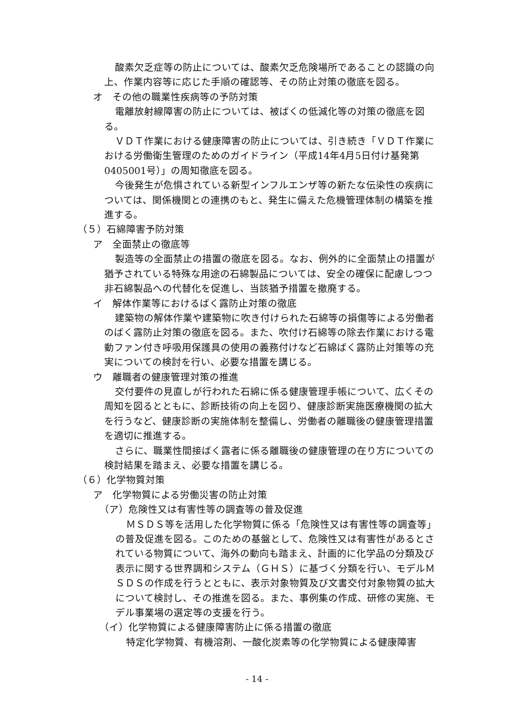酸素欠乏症等の防止については、酸素欠乏危険場所であることの認識の向上、作業内容等に応じた手順の確認等、その防止対策の徹底を図る。
オ　その他の職業性疾病等の予防対策
電離放射線障害の防止については、被ばくの低減化等の対策の徹底を図る。
ＶＤＴ作業における健康障害の防止については、引き続き「ＶＤＴ作業における労働衛生管理のためのガイドライン（平成14年4月5日付け基発第0405001号）」の周知徹底を図る。
今後発生が危惧されている新型インフルエンザ等の新たな伝染性の疾病については、関係機関との連携のもと、発生に備えた危機管理体制の構築を推進する。
（５）石綿障害予防対策
ア　全面禁止の徹底等
製造等の全面禁止の措置の徹底を図る。なお、例外的に全面禁止の措置が猶予されている特殊な用途の石綿製品については、安全の確保に配慮しつつ非石綿製品への代替化を促進し、当該猶予措置を撤廃する。
イ　解体作業等におけるばく露防止対策の徹底
建築物の解体作業や建築物に吹き付けられた石綿等の損傷等による労働者のばく露防止対策の徹底を図る。また、吹付け石綿等の除去作業における電動ファン付き呼吸用保護具の使用の義務付けなど石綿ばく露防止対策等の充実についての検討を行い、必要な措置を講じる。
ウ　離職者の健康管理対策の推進
交付要件の見直しが行われた石綿に係る健康管理手帳について、広くその周知を図るとともに、診断技術の向上を図り、健康診断実施医療機関の拡大を行うなど、健康診断の実施体制を整備し、労働者の離職後の健康管理措置を適切に推進する。
さらに、職業性間接ばく露者に係る離職後の健康管理の在り方についての検討結果を踏まえ、必要な措置を講じる。
（６）化学物質対策
ア　化学物質による労働災害の防止対策
（ア）危険性又は有害性等の調査等の普及促進
ＭＳＤＳ等を活用した化学物質に係る「危険性又は有害性等の調査等」の普及促進を図る。このための基盤として、危険性又は有害性があるとされている物質について、海外の動向も踏まえ、計画的に化学品の分類及び表示に関する世界調和システム（ＧＨＳ）に基づく分類を行い、モデルＭＳＤＳの作成を行うとともに、表示対象物質及び文書交付対象物質の拡大について検討し、その推進を図る。また、事例集の作成、研修の実施、モデル事業場の選定等の支援を行う。
（イ）化学物質による健康障害防止に係る措置の徹底
特定化学物質、有機溶剤、一酸化炭素等の化学物質による健康障害
- 14 -